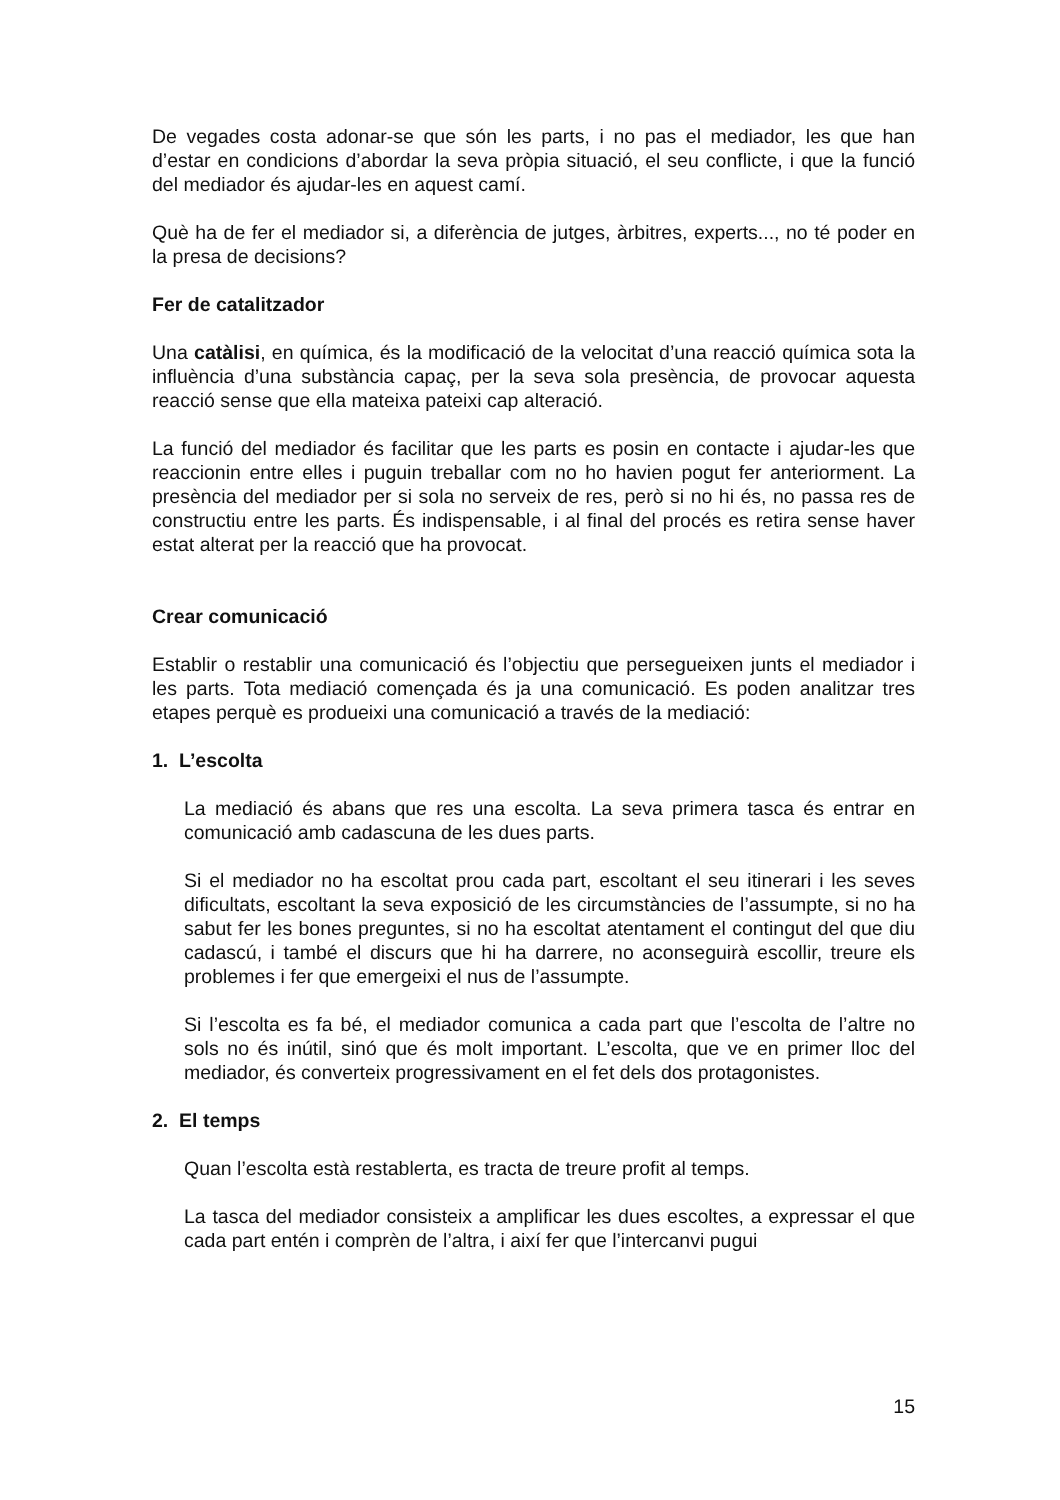De vegades costa adonar-se que són les parts, i no pas el mediador, les que han d’estar en condicions d’abordar la seva pròpia situació, el seu conflicte, i que la funció del mediador és ajudar-les en aquest camí.
Què ha de fer el mediador si, a diferència de jutges, àrbitres, experts..., no té poder en la presa de decisions?
Fer de catalitzador
Una catàlisi, en química, és la modificació de la velocitat d’una reacció química sota la influència d’una substància capaç, per la seva sola presència, de provocar aquesta reacció sense que ella mateixa pateixi cap alteració.
La funció del mediador és facilitar que les parts es posin en contacte i ajudar-les que reaccionin entre elles i puguin treballar com no ho havien pogut fer anteriorment. La presència del mediador per si sola no serveix de res, però si no hi és, no passa res de constructiu entre les parts. És indispensable, i al final del procés es retira sense haver estat alterat per la reacció que ha provocat.
Crear comunicació
Establir o restablir una comunicació és l’objectiu que persegueixen junts el mediador i les parts. Tota mediació començada és ja una comunicació. Es poden analitzar tres etapes perquè es produeixi una comunicació a través de la mediació:
1. L’escolta
La mediació és abans que res una escolta. La seva primera tasca és entrar en comunicació amb cadascuna de les dues parts.
Si el mediador no ha escoltat prou cada part, escoltant el seu itinerari i les seves dificultats, escoltant la seva exposició de les circumstàncies de l’assumpte, si no ha sabut fer les bones preguntes, si no ha escoltat atentament el contingut del que diu cadascú, i també el discurs que hi ha darrere, no aconseguirà escollir, treure els problemes i fer que emergeixi el nus de l’assumpte.
Si l’escolta es fa bé, el mediador comunica a cada part que l’escolta de l’altre no sols no és inútil, sinó que és molt important. L’escolta, que ve en primer lloc del mediador, és converteix progressivament en el fet dels dos protagonistes.
2. El temps
Quan l’escolta està restablerta, es tracta de treure profit al temps.
La tasca del mediador consisteix a amplificar les dues escoltes, a expressar el que cada part entén i comprèn de l’altra, i així fer que l’intercanvi pugui
15